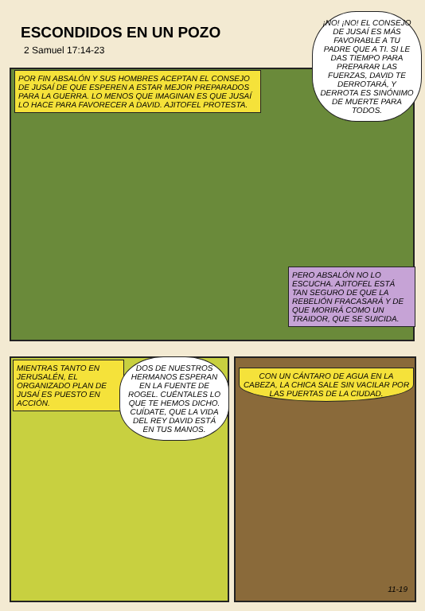ESCONDIDOS EN UN POZO
2 Samuel 17:14-23
¡NO! ¡NO! EL CONSEJO DE JUSAÍ ES MÁS FAVORABLE A TU PADRE QUE A TI. SI LE DAS TIEMPO PARA PREPARAR LAS FUERZAS, DAVID TE DERROTARÁ, Y DERROTA ES SINÓNIMO DE MUERTE PARA TODOS.
POR FIN ABSALÓN Y SUS HOMBRES ACEPTAN EL CONSEJO DE JUSAÍ DE QUE ESPEREN A ESTAR MEJOR PREPARADOS PARA LA GUERRA. LO MENOS QUE IMAGINAN ES QUE JUSAÍ LO HACE PARA FAVORECER A DAVID. AJITOFEL PROTESTA.
PERO ABSALÓN NO LO ESCUCHA. AJITOFEL ESTÁ TAN SEGURO DE QUE LA REBELIÓN FRACASARÁ Y DE QUE MORIRÁ COMO UN TRAIDOR, QUE SE SUICIDA.
MIENTRAS TANTO EN JERUSALÉN, EL ORGANIZADO PLAN DE JUSAÍ ES PUESTO EN ACCIÓN.
DOS DE NUESTROS HERMANOS ESPERAN EN LA FUENTE DE ROGEL. CUÉNTALES LO QUE TE HEMOS DICHO. CUÍDATE, QUE LA VIDA DEL REY DAVID ESTÁ EN TUS MANOS.
CON UN CÁNTARO DE AGUA EN LA CABEZA, LA CHICA SALE SIN VACILAR POR LAS PUERTAS DE LA CIUDAD.
11-19